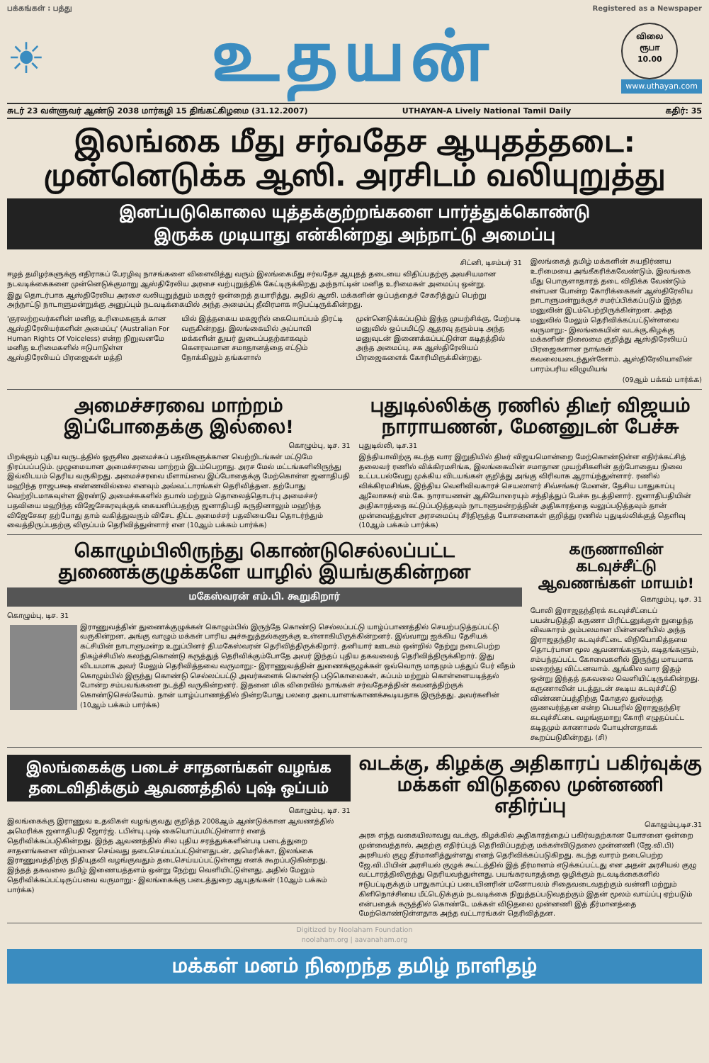பக்கங்கள் : பத்து Registered as a Newspaper
☀
உதயன்
விலை
ரூபா
10.00
www.uthayan.com
சுடர் 23 வள்ளுவர் ஆண்டு 2038 மார்கழி 15 திங்கட்கிழமை (31.12.2007) UTHAYAN-A Lively National Tamil Daily கதிர்: 35
இலங்கை மீது சர்வதேச ஆயுதத்தடை:
முன்னெடுக்க ஆஸி. அரசிடம் வலியுறுத்து
இனப்படுகொலை யுத்தக்குற்றங்களை பார்த்துக்கொண்டு
இருக்க முடியாது என்கின்றது அந்நாட்டு அமைப்பு
சிட்னி, டிசம்பர் 31
ஈழத் தமிழர்களுக்கு எதிராகப் பேரழிவு நாசங்களை விளைவித்து வரும் இலங்கைமீது சர்வதேச ஆயுதத் தடையை விதிப்பதற்கு அவசியமான நடவடிக்கைகளை முன்னெடுக்குமாறு ஆஸ்திரேலிய அரசை வற்புறுத்திக் கேட்டிருக்கிறது அந்நாட்டின் மனித உரிமைகள் அமைப்பு ஒன்று.
இது தொடர்பாக ஆஸ்திரேலிய அரசை வலியுறுத்தும் மகஜர் ஒன்றைத் தயாரித்து, அதில் ஆஸி. மக்களின் ஒப்பத்தைச் சேகரித்துப் பெற்று அந்நாட்டு நாடாளுமன்றுக்கு அனுப்பும் நடவடிக்கையில் அந்த அமைப்பு தீவிரமாக ஈடுபட்டிருக்கின்றது.
'குரலற்றவர்களின் மனித உரிமைகளுக் கான ஆஸ்திரேலியர்களின் அமைப்பு' (Australian For Human Rights Of Voiceless) என்ற நிறுவனமே மனித உரிமைகளில் ஈடுபாடுள்ள ஆஸ்திரேலியப் பிரஜைகள் மத்தி
யில் இத்தகைய மகஜரில் கையொப்பம் திரட்டி வருகின்றது. இலங்கையில் அப்பாவி மக்களின் துயர் துடைப்பதற்காகவும் கௌரவமான சமாதானத்தை எட்டும் நோக்கிலும் தங்களால்
முன்னெடுக்கப்படும் இந்த முயற்சிக்கு, மேற்படி மனுவில் ஒப்பமிட்டு ஆதரவு தரும்படி அந்த மனுவுடன் இணைக்கப்பட்டுள்ள கடிதத்தில் அந்த அமைப்பு, சக ஆஸ்திரேலியப் பிரஜைகளைக் கோரியிருக்கின்றது.
இலங்கைத் தமிழ் மக்களின் சுயநிர்ணய உரிமையை அங்கீகரிக்கவேண்டும், இலங்கை மீது பொருளாதாரத் தடை விதிக்க வேண்டும் என்பன போன்ற கோரிக்கைகள் ஆஸ்திரேலிய நாடாளுமன்றுக்குச் சமர்ப்பிக்கப்படும் இந்த மனுவின் இடம்பெற்றிருக்கின்றன. அந்த மனுவில் மேலும் தெரிவிக்கப்பட்டுள்ளவை வருமாறு:- இலங்கையின் வடக்கு,கிழக்கு மக்களின் நிலைமை குறித்து ஆஸ்திரேலியப் பிரஜைகளான நாங்கள் கவலையடைந்துள்ளோம். ஆஸ்திரேலியாவின் பாரம்பரிய விழுமியங்
(09ஆம் பக்கம் பார்க்க)
அமைச்சரவை மாற்றம்
இப்போதைக்கு இல்லை!
கொழும்பு, டிச. 31
பிறக்கும் புதிய வருடத்தில் ஒருசில அமைச்சுப் பதவிகளுக்கான வெற்றிடங்கள் மட்டுமே நிரப்பப்படும். முழுமையான அமைச்சரவை மாற்றம் இடம்பெறாது. அரச மேல் மட்டங்களிலிருந்து இவ்விடயம் தெரிய வருகிறது. அமைச்சரவை மீளாய்வை இப்போதைக்கு மேற்கொள்ள ஜனாதிபதி மஹிந்த ராஜபக்ஷ எண்ணவில்லை எனவும் அவ்வட்டாரங்கள் தெரிவித்தன. தற்போது வெற்றிடமாகவுள்ள இரண்டு அமைச்சுகளில் தபால் மற்றும் தொலைத்தொடர்பு அமைச்சர் பதவியை மஹிந்த விஜேசேகரவுக்குக் கையளிப்பதற்கு ஜனாதிபதி கருதினாலும் மஹிந்த விஜேசேகர தற்போது தாம் வகித்துவரும் விசேட திட்ட அமைச்சர் பதவியையே தொடர்ந்தும் வைத்திருப்பதற்கு விருப்பம் தெரிவித்துள்ளார் என (10ஆம் பக்கம் பார்க்க)
புதுடில்லிக்கு ரணில் திடீர் விஜயம்
நாராயணன், மேனனுடன் பேச்சு
புதுடில்லி, டிச.31
இந்தியாவிற்கு கடந்த வார இறுதியில் திடீர் விஜயமொன்றை மேற்கொண்டுள்ள எதிர்க்கட்சித் தலைவர் ரணில் விக்கிரமசிங்க, இலங்கையின் சமாதான முயற்சிகளின் தற்போதைய நிலை உட்படபல்வேறு முக்கிய விடயங்கள் குறித்து அங்கு விரிவாக ஆராய்ந்துள்ளார். ரணில் விக்கிரமசிங்க, இந்திய வெளிவிவகாரச் செயலாளர் சிவ்சங்கர் மேனன், தேசிய பாதுகாப்பு ஆலோசகர் எம்.கே. நாராயணன் ஆகியோரையும் சந்தித்துப் பேச்சு நடத்தினார். ஜனாதிபதியின் அதிகாரத்தை கட்டுப்படுத்தவும் நாடாளுமன்றத்தின் அதிகாரத்தை வலுப்படுத்தவும் தான் முன்வைத்துள்ள அரசமைப்பு சீர்திருத்த யோசனைகள் குறித்து ரணில் புதுடில்லிக்குத் தெளிவு (10ஆம் பக்கம் பார்க்க)
கொழும்பிலிருந்து கொண்டுசெல்லப்பட்ட
துணைக்குழுக்களே யாழில் இயங்குகின்றன
மகேஸ்வரன் எம்.பி. கூறுகிறார்
கொழும்பு, டிச. 31
இராணுவத்தின் துணைக்குழுக்கள் கொழும்பில் இருந்தே கொண்டு செல்லப்பட்டு யாழ்ப்பாணத்தில் செயற்படுத்தப்பட்டு வருகின்றன, அங்கு வாழும் மக்கள் பாரிய அச்சுறுத்தல்களுக்கு உள்ளாகியிருக்கின்றனர். இவ்வாறு ஐக்கிய தேசியக் கட்சியின் நாடாளுமன்ற உறுப்பினர் தி.மகேஸ்வரன் தெரிவித்திருக்கிறார். தனியார் ஊடகம் ஒன்றில் நேற்று நடைபெற்ற நிகழ்ச்சியில் கலந்துகொண்டு கருத்துத் தெரிவிக்கும்போதே அவர் இந்தப் புதிய தகவலைத் தெரிவித்திருக்கிறார். இது விடயமாக அவர் மேலும் தெரிவித்தவை வருமாறு:- இராணுவத்தின் துணைக்குழுக்கள் ஒவ்வொரு மாதமும் பத்துப் பேர் வீதம் கொழும்பில் இருந்து கொண்டு செல்லப்பட்டு அவர்களைக் கொண்டு படுகொலைகள், கப்பம் மற்றும் கொள்ளையடித்தல் போன்ற சம்பவங்களை நடத்தி வருகின்றனர். இதனை மிக விரைவில் நாங்கள் சர்வதேசத்தின் கவனத்திற்குக் கொண்டுசெல்வோம். நான் யாழ்ப்பாணத்தில் நின்றபோது பலரை அடையாளங்காணக்கூடியதாக இருந்தது. அவர்களின் (10ஆம் பக்கம் பார்க்க)
கருணாவின் கடவுச்சீட்டு
ஆவணங்கள் மாயம்!
கொழும்பு, டிச. 31
போலி இராஜதந்திரக் கடவுச்சீட்டைப் பயன்படுத்தி கருணா பிரிட்டனுக்குள் நுழைந்த விவகாரம் அம்பலமான பின்னணியில் அந்த இராஜதந்திர கடவுச்சீட்டை விநியோகித்தமை தொடர்பான மூல ஆவணங்களும், கடிதங்களும், சம்பந்தப்பட்ட கோவைகளில் இருந்து மாயமாக மறைந்து விட்டனவாம். ஆங்கில வார இதழ் ஒன்று இந்தத் தகவலை வெளியிட்டிருக்கின்றது. கருணாவின் படத்துடன் கூடிய கடவுச்சீட்டு விண்ணப்பத்திற்கு கோகுல துஸ்மந்த குணவர்த்தன என்ற பெயரில் இராஜதந்திர கடவுச்சீட்டை வழங்குமாறு கோரி எழுதப்பட்ட கடிதமும் காணாமல் போயுள்ளதாகக் கூறப்படுகின்றது. (சி)
இலங்கைக்கு படைச் சாதனங்கள் வழங்க
தடைவிதிக்கும் ஆவணத்தில் புஷ் ஒப்பம்
கொழும்பு, டிச. 31
இலங்கைக்கு இராணுவ உதவிகள் வழங்குவது குறித்த 2008ஆம் ஆண்டுக்கான ஆவணத்தில் அமெரிக்க ஜனாதிபதி ஜோர்ஜ். டபிள்யு.புஷ் கையொப்பமிட்டுள்ளார் எனத் தெரிவிக்கப்படுகின்றது. இந்த ஆவணத்தில் சில புதிய சரத்துக்களின்படி படைத்துறை சாதனங்களை விற்பனை செய்வது தடைசெய்யப்பட்டுள்ளதுடன், அமெரிக்கா, இலங்கை இராணுவத்திற்கு நிதியுதவி வழங்குவதும் தடைசெய்யப்பட்டுள்ளது எனக் கூறப்படுகின்றது. இந்தத் தகவலை தமிழ் இணையத்தளம் ஒன்று நேற்று வெளியிட்டுள்ளது. அதில் மேலும் தெரிவிக்கப்பட்டிருப்பவை வருமாறு:- இலங்கைக்கு படைத்துறை ஆயுதங்கள் (10ஆம் பக்கம் பார்க்க)
வடக்கு, கிழக்கு அதிகாரப் பகிர்வுக்கு
மக்கள் விடுதலை முன்னணி எதிர்ப்பு
கொழும்பு,டிச.31
அரசு எந்த வகையிலாவது வடக்கு, கிழக்கில் அதிகாரத்தைப் பகிர்வதற்கான யோசனை ஒன்றை முன்வைத்தால், அதற்கு எதிர்ப்புத் தெரிவிப்பதற்கு மக்கள்விடுதலை முன்னணி (ஜே.வி.பி) அரசியல் குழு தீர்மானித்துள்ளது எனத் தெரிவிக்கப்படுகிறது. கடந்த வாரம் நடைபெற்ற ஜே.வி.பியின் அரசியல் குழுக் கூட்டத்தில் இத் தீர்மானம் எடுக்கப்பட்டது என அதன் அரசியல் குழு வட்டாரத்திலிருந்து தெரியவந்துள்ளது. பயங்கரவாதத்தை ஒழிக்கும் நடவடிக்கைகளில் ஈடுபட்டிருக்கும் பாதுகாப்புப் படையினரின் மனோபலம் சிதைவடைவதற்கும் வன்னி மற்றும் கிளிநொச்சியை மீட்டெடுக்கும் நடவடிக்கை நிறுத்தப்படுவதற்கும் இதன் மூலம் வாய்ப்பு ஏற்படும் என்பதைக் கருத்தில் கொண்டே மக்கள் விடுதலை முன்னணி இத் தீர்மானத்தை மேற்கொண்டுள்ளதாக அந்த வட்டாரங்கள் தெரிவித்தன.
Digitized by Noolaham Foundation
noolaham.org | aavanaham.org
மக்கள் மனம் நிறைந்த தமிழ் நாளிதழ்